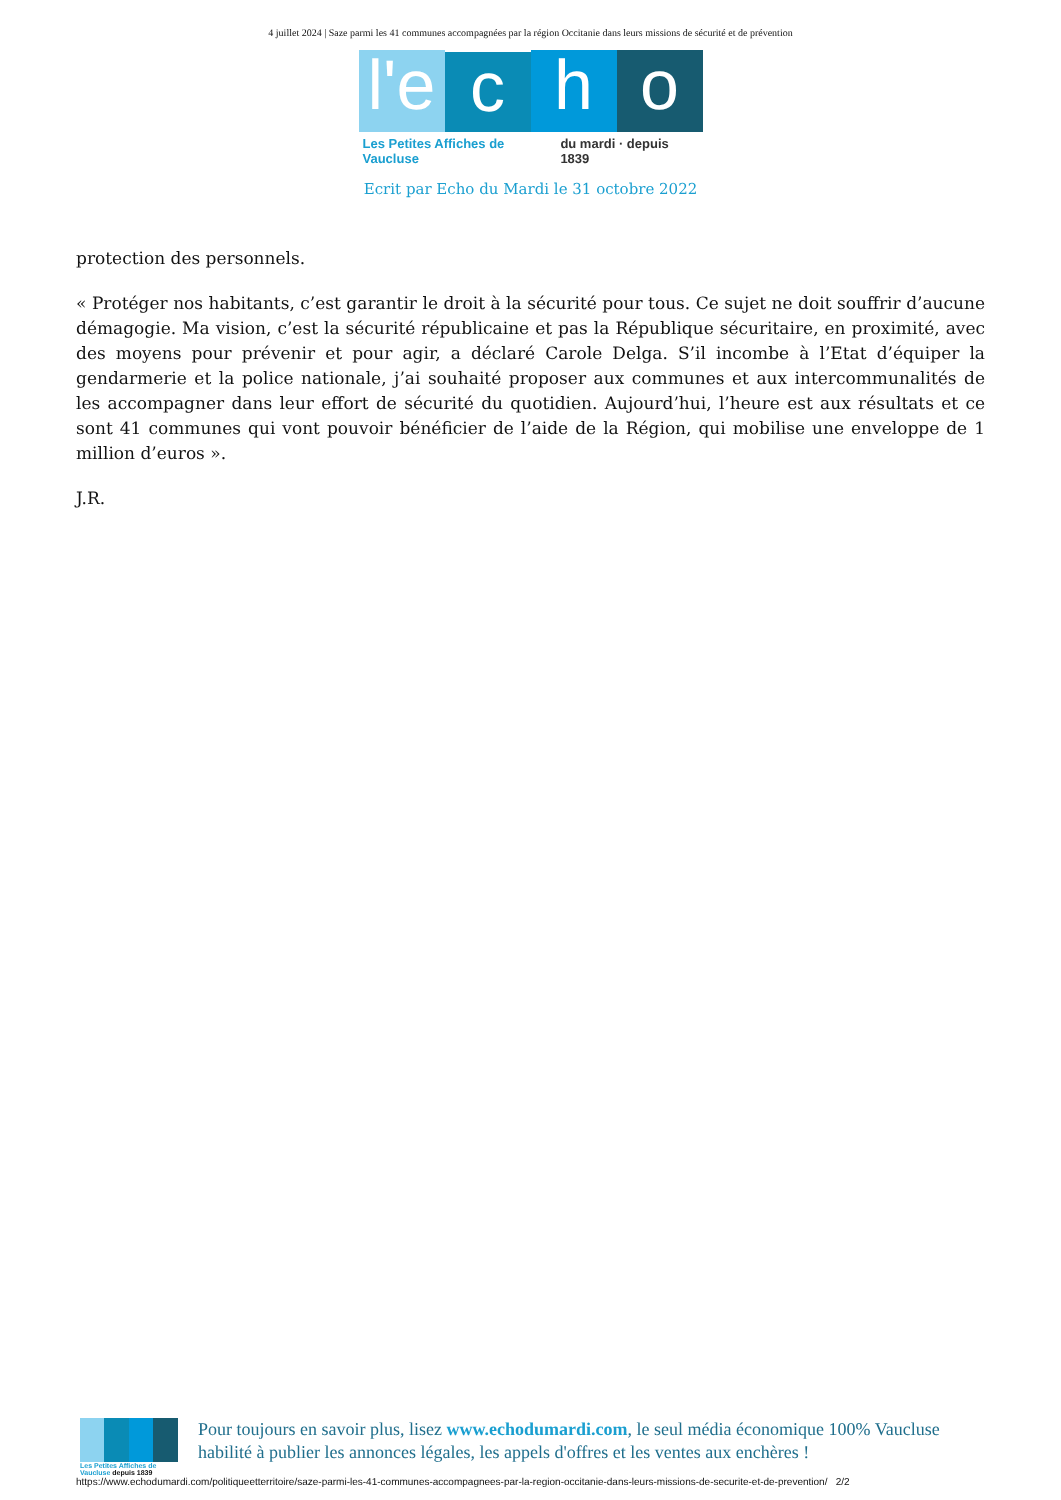4 juillet 2024 | Saze parmi les 41 communes accompagnées par la région Occitanie dans leurs missions de sécurité et de prévention
l'e
c
h
o
Les Petites Affiches de Vaucluse du mardi · depuis 1839
Ecrit par Echo du Mardi le 31 octobre 2022
protection des personnels.
« Protéger nos habitants, c’est garantir le droit à la sécurité pour tous. Ce sujet ne doit souffrir d’aucune démagogie. Ma vision, c’est la sécurité républicaine et pas la République sécuritaire, en proximité, avec des moyens pour prévenir et pour agir, a déclaré Carole Delga. S’il incombe à l’Etat d’équiper la gendarmerie et la police nationale, j’ai souhaité proposer aux communes et aux intercommunalités de les accompagner dans leur effort de sécurité du quotidien. Aujourd’hui, l’heure est aux résultats et ce sont 41 communes qui vont pouvoir bénéficier de l’aide de la Région, qui mobilise une enveloppe de 1 million d’euros ».
J.R.
Les Petites Affiches de Vaucluse depuis 1839
Pour toujours en savoir plus, lisez www.echodumardi.com, le seul média économique 100% Vaucluse habilité à publier les annonces légales, les appels d'offres et les ventes aux enchères !
https://www.echodumardi.com/politiqueetterritoire/saze-parmi-les-41-communes-accompagnees-par-la-region-occitanie-dans-leurs-missions-de-securite-et-de-prevention/ 2/2